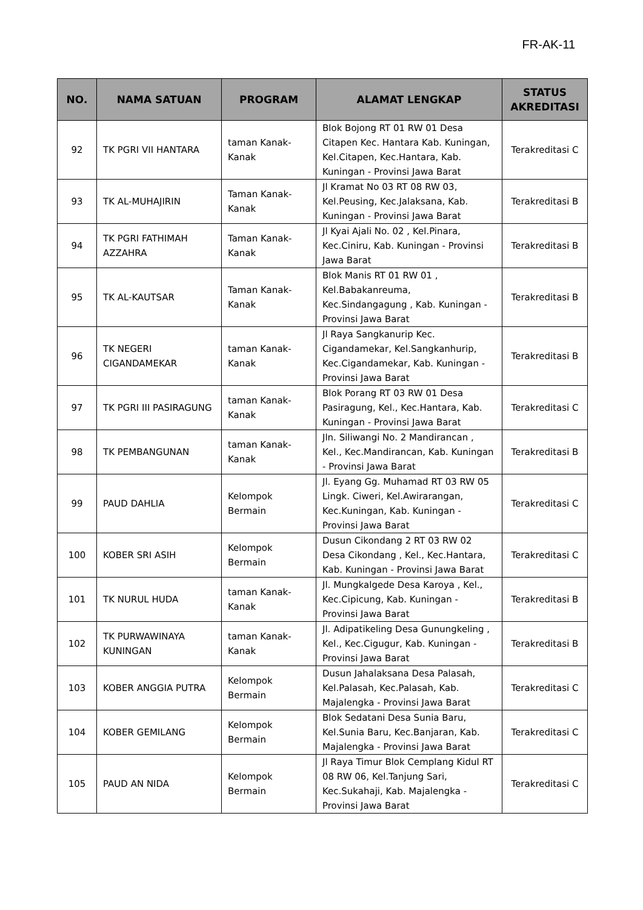FR-AK-11
| NO. | NAMA SATUAN | PROGRAM | ALAMAT LENGKAP | STATUS AKREDITASI |
| --- | --- | --- | --- | --- |
| 92 | TK PGRI VII HANTARA | taman Kanak-Kanak | Blok Bojong RT 01 RW 01 Desa Citapen Kec. Hantara Kab. Kuningan, Kel.Citapen, Kec.Hantara, Kab. Kuningan - Provinsi Jawa Barat | Terakreditasi C |
| 93 | TK AL-MUHAJIRIN | Taman Kanak-Kanak | Jl Kramat No 03 RT 08 RW 03, Kel.Peusing, Kec.Jalaksana, Kab. Kuningan - Provinsi Jawa Barat | Terakreditasi B |
| 94 | TK PGRI FATHIMAH AZZAHRA | Taman Kanak-Kanak | Jl Kyai Ajali No. 02 , Kel.Pinara, Kec.Ciniru, Kab. Kuningan - Provinsi Jawa Barat | Terakreditasi B |
| 95 | TK AL-KAUTSAR | Taman Kanak-Kanak | Blok Manis RT 01 RW 01 , Kel.Babakanreuma, Kec.Sindangagung , Kab. Kuningan - Provinsi Jawa Barat | Terakreditasi B |
| 96 | TK NEGERI CIGANDAMEKAR | taman Kanak-Kanak | Jl Raya Sangkanurip Kec. Cigandamekar, Kel.Sangkanhurip, Kec.Cigandamekar, Kab. Kuningan - Provinsi Jawa Barat | Terakreditasi B |
| 97 | TK PGRI III PASIRAGUNG | taman Kanak-Kanak | Blok Porang RT 03 RW 01 Desa Pasiragung, Kel., Kec.Hantara, Kab. Kuningan - Provinsi Jawa Barat | Terakreditasi C |
| 98 | TK PEMBANGUNAN | taman Kanak-Kanak | Jln. Siliwangi No. 2 Mandirancan , Kel., Kec.Mandirancan, Kab. Kuningan - Provinsi Jawa Barat | Terakreditasi B |
| 99 | PAUD DAHLIA | Kelompok Bermain | Jl. Eyang Gg. Muhamad RT 03 RW 05 Lingk. Ciweri, Kel.Awirarangan, Kec.Kuningan, Kab. Kuningan - Provinsi Jawa Barat | Terakreditasi C |
| 100 | KOBER SRI ASIH | Kelompok Bermain | Dusun Cikondang 2 RT 03 RW 02 Desa Cikondang , Kel., Kec.Hantara, Kab. Kuningan - Provinsi Jawa Barat | Terakreditasi C |
| 101 | TK NURUL HUDA | taman Kanak-Kanak | Jl. Mungkalgede Desa Karoya , Kel., Kec.Cipicung, Kab. Kuningan - Provinsi Jawa Barat | Terakreditasi B |
| 102 | TK PURWAWINAYA KUNINGAN | taman Kanak-Kanak | Jl. Adipatikeling Desa Gunungkeling , Kel., Kec.Cigugur, Kab. Kuningan - Provinsi Jawa Barat | Terakreditasi B |
| 103 | KOBER ANGGIA PUTRA | Kelompok Bermain | Dusun Jahalaksana Desa Palasah, Kel.Palasah, Kec.Palasah, Kab. Majalengka - Provinsi Jawa Barat | Terakreditasi C |
| 104 | KOBER GEMILANG | Kelompok Bermain | Blok Sedatani Desa Sunia Baru, Kel.Sunia Baru, Kec.Banjaran, Kab. Majalengka - Provinsi Jawa Barat | Terakreditasi C |
| 105 | PAUD AN NIDA | Kelompok Bermain | Jl Raya Timur Blok Cemplang Kidul RT 08 RW 06, Kel.Tanjung Sari, Kec.Sukahaji, Kab. Majalengka - Provinsi Jawa Barat | Terakreditasi C |